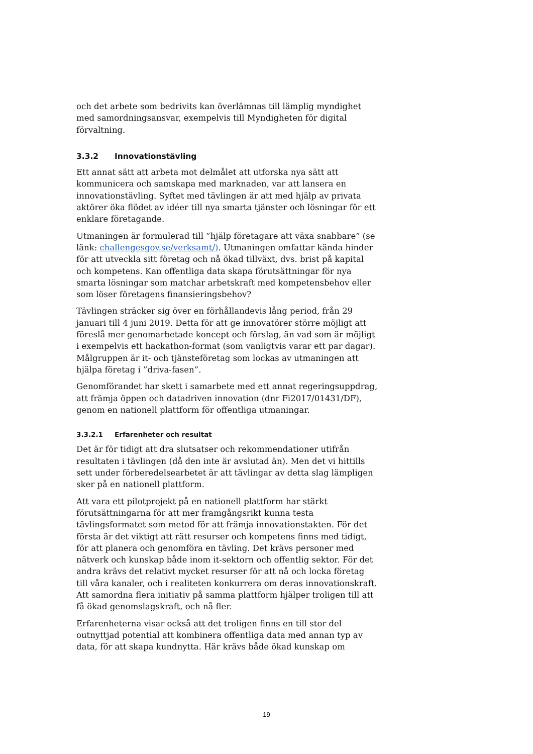och det arbete som bedrivits kan överlämnas till lämplig myndighet med samordningsansvar, exempelvis till Myndigheten för digital förvaltning.
3.3.2 Innovationstävling
Ett annat sätt att arbeta mot delmålet att utforska nya sätt att kommunicera och samskapa med marknaden, var att lansera en innovationstävling. Syftet med tävlingen är att med hjälp av privata aktörer öka flödet av idéer till nya smarta tjänster och lösningar för ett enklare företagande.
Utmaningen är formulerad till ”hjälp företagare att växa snabbare” (se länk: challengesgov.se/verksamt/). Utmaningen omfattar kända hinder för att utveckla sitt företag och nå ökad tillväxt, dvs. brist på kapital och kompetens. Kan offentliga data skapa förutsättningar för nya smarta lösningar som matchar arbetskraft med kompetensbehov eller som löser företagens finansieringsbehov?
Tävlingen sträcker sig över en förhållandevis lång period, från 29 januari till 4 juni 2019. Detta för att ge innovatörer större möjligt att föreslå mer genomarbetade koncept och förslag, än vad som är möjligt i exempelvis ett hackathon-format (som vanligtvis varar ett par dagar). Målgruppen är it- och tjänsteföretag som lockas av utmaningen att hjälpa företag i ”driva-fasen”.
Genomförandet har skett i samarbete med ett annat regeringsuppdrag, att främja öppen och datadriven innovation (dnr Fi2017/01431/DF), genom en nationell plattform för offentliga utmaningar.
3.3.2.1 Erfarenheter och resultat
Det är för tidigt att dra slutsatser och rekommendationer utifrån resultaten i tävlingen (då den inte är avslutad än). Men det vi hittills sett under förberedelsearbetet är att tävlingar av detta slag lämpligen sker på en nationell plattform.
Att vara ett pilotprojekt på en nationell plattform har stärkt förutsättningarna för att mer framgångsrikt kunna testa tävlingsformatet som metod för att främja innovationstakten. För det första är det viktigt att rätt resurser och kompetens finns med tidigt, för att planera och genomföra en tävling. Det krävs personer med nätverk och kunskap både inom it-sektorn och offentlig sektor. För det andra krävs det relativt mycket resurser för att nå och locka företag till våra kanaler, och i realiteten konkurrera om deras innovationskraft. Att samordna flera initiativ på samma plattform hjälper troligen till att få ökad genomslagskraft, och nå fler.
Erfarenheterna visar också att det troligen finns en till stor del outnyttjad potential att kombinera offentliga data med annan typ av data, för att skapa kundnytta. Här krävs både ökad kunskap om
19